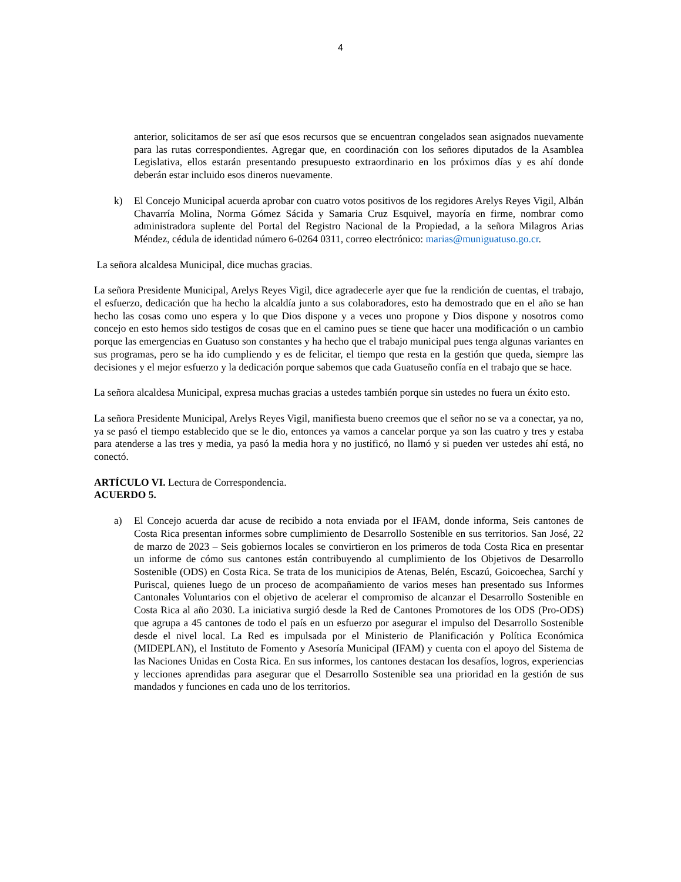4
anterior, solicitamos de ser así que esos recursos que se encuentran congelados sean asignados nuevamente para las rutas correspondientes. Agregar que, en coordinación con los señores diputados de la Asamblea Legislativa, ellos estarán presentando presupuesto extraordinario en los próximos días y es ahí donde deberán estar incluido esos dineros nuevamente.
k) El Concejo Municipal acuerda aprobar con cuatro votos positivos de los regidores Arelys Reyes Vigil, Albán Chavarría Molina, Norma Gómez Sácida y Samaria Cruz Esquivel, mayoría en firme, nombrar como administradora suplente del Portal del Registro Nacional de la Propiedad, a la señora Milagros Arias Méndez, cédula de identidad número 6-0264 0311, correo electrónico: marias@muniguatuso.go.cr.
La señora alcaldesa Municipal, dice muchas gracias.
La señora Presidente Municipal, Arelys Reyes Vigil, dice agradecerle ayer que fue la rendición de cuentas, el trabajo, el esfuerzo, dedicación que ha hecho la alcaldía junto a sus colaboradores, esto ha demostrado que en el año se han hecho las cosas como uno espera y lo que Dios dispone y a veces uno propone y Dios dispone y nosotros como concejo en esto hemos sido testigos de cosas que en el camino pues se tiene que hacer una modificación o un cambio porque las emergencias en Guatuso son constantes y ha hecho que el trabajo municipal pues tenga algunas variantes en sus programas, pero se ha ido cumpliendo y es de felicitar, el tiempo que resta en la gestión que queda, siempre las decisiones y el mejor esfuerzo y la dedicación porque sabemos que cada Guatuseño confía en el trabajo que se hace.
La señora alcaldesa Municipal, expresa muchas gracias a ustedes también porque sin ustedes no fuera un éxito esto.
La señora Presidente Municipal, Arelys Reyes Vigil, manifiesta bueno creemos que el señor no se va a conectar, ya no, ya se pasó el tiempo establecido que se le dio, entonces ya vamos a cancelar porque ya son las cuatro y tres y estaba para atenderse a las tres y media, ya pasó la media hora y no justificó, no llamó y si pueden ver ustedes ahí está, no conectó.
ARTÍCULO VI. Lectura de Correspondencia.
ACUERDO 5.
a) El Concejo acuerda dar acuse de recibido a nota enviada por el IFAM, donde informa, Seis cantones de Costa Rica presentan informes sobre cumplimiento de Desarrollo Sostenible en sus territorios. San José, 22 de marzo de 2023 – Seis gobiernos locales se convirtieron en los primeros de toda Costa Rica en presentar un informe de cómo sus cantones están contribuyendo al cumplimiento de los Objetivos de Desarrollo Sostenible (ODS) en Costa Rica. Se trata de los municipios de Atenas, Belén, Escazú, Goicoechea, Sarchí y Puriscal, quienes luego de un proceso de acompañamiento de varios meses han presentado sus Informes Cantonales Voluntarios con el objetivo de acelerar el compromiso de alcanzar el Desarrollo Sostenible en Costa Rica al año 2030. La iniciativa surgió desde la Red de Cantones Promotores de los ODS (Pro-ODS) que agrupa a 45 cantones de todo el país en un esfuerzo por asegurar el impulso del Desarrollo Sostenible desde el nivel local. La Red es impulsada por el Ministerio de Planificación y Política Económica (MIDEPLAN), el Instituto de Fomento y Asesoría Municipal (IFAM) y cuenta con el apoyo del Sistema de las Naciones Unidas en Costa Rica. En sus informes, los cantones destacan los desafíos, logros, experiencias y lecciones aprendidas para asegurar que el Desarrollo Sostenible sea una prioridad en la gestión de sus mandados y funciones en cada uno de los territorios.